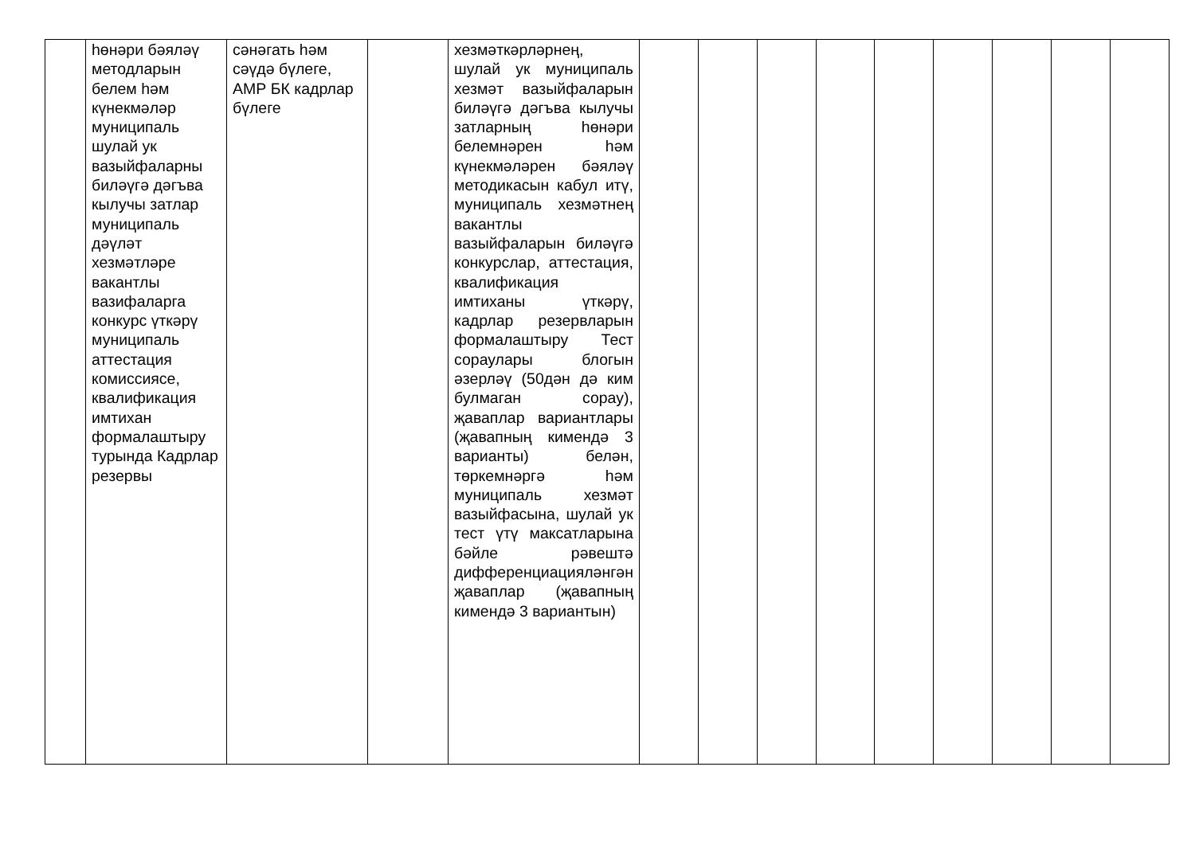| | һөнәри бәяләү методларын белем һәм күнекмәләр муниципаль шулай ук вазыйфаларны биләүгә дәгъва кылучы затлар муниципаль дәүләт хезмәтләре вакантлы вазифаларга конкурс үткәрү муниципаль аттестация комиссиясе, квалификация имтихан формалаштыру турында Кадрлар резервы | сәнәгать һәм сәүдә бүлеге, АМР БК кадрлар бүлеге | | хезмәткәрләрнең, шулай ук муниципаль хезмәт вазыйфаларын биләүгә дәгъва кылучы затларның һөнәри белемнәрен һәм күнекмәләрен бәяләү методикасын кабул итү, муниципаль хезмәтнең вакантлы вазыйфаларын биләүгә конкурслар, аттестация, квалификация имтиханы үткәрү, кадрлар резервларын формалаштыру Тест сораулары блогын әзерләү (50дән дә ким булмаган сорау), җаваплар вариантлары (җавапның кимендә 3 варианты) белән, төркемнәргә һәм муниципаль хезмәт вазыйфасына, шулай ук тест үтү максатларына бәйле рәвештә дифференциацияләнгән җаваплар (җавапның кимендә 3 вариантын) | | | | | | | | | |